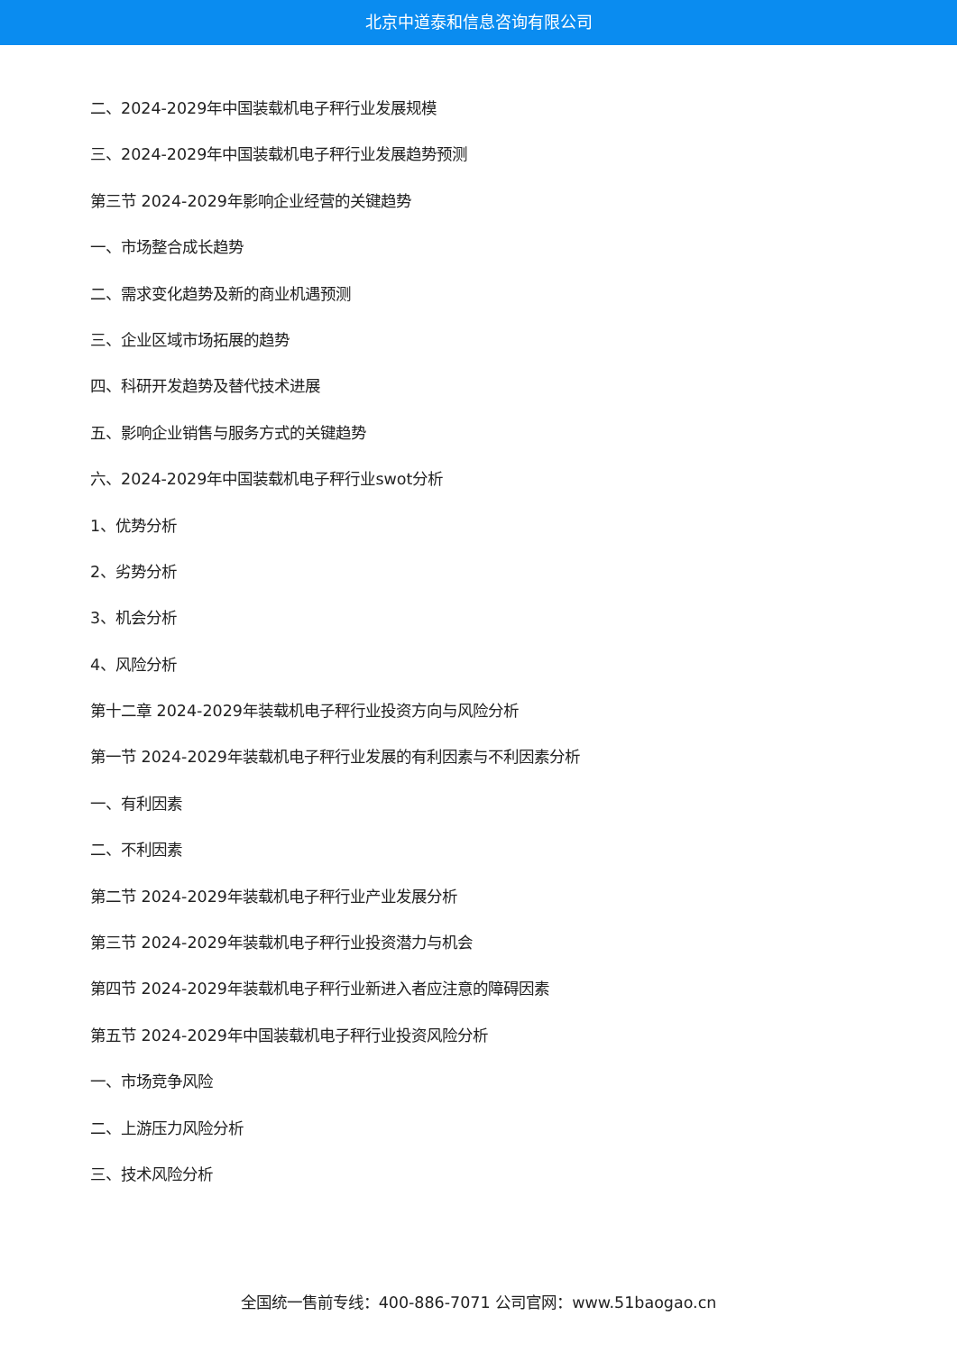北京中道泰和信息咨询有限公司
二、2024-2029年中国装载机电子秤行业发展规模
三、2024-2029年中国装载机电子秤行业发展趋势预测
第三节 2024-2029年影响企业经营的关键趋势
一、市场整合成长趋势
二、需求变化趋势及新的商业机遇预测
三、企业区域市场拓展的趋势
四、科研开发趋势及替代技术进展
五、影响企业销售与服务方式的关键趋势
六、2024-2029年中国装载机电子秤行业swot分析
1、优势分析
2、劣势分析
3、机会分析
4、风险分析
第十二章 2024-2029年装载机电子秤行业投资方向与风险分析
第一节 2024-2029年装载机电子秤行业发展的有利因素与不利因素分析
一、有利因素
二、不利因素
第二节 2024-2029年装载机电子秤行业产业发展分析
第三节 2024-2029年装载机电子秤行业投资潜力与机会
第四节 2024-2029年装载机电子秤行业新进入者应注意的障碍因素
第五节 2024-2029年中国装载机电子秤行业投资风险分析
一、市场竞争风险
二、上游压力风险分析
三、技术风险分析
全国统一售前专线：400-886-7071 公司官网：www.51baogao.cn